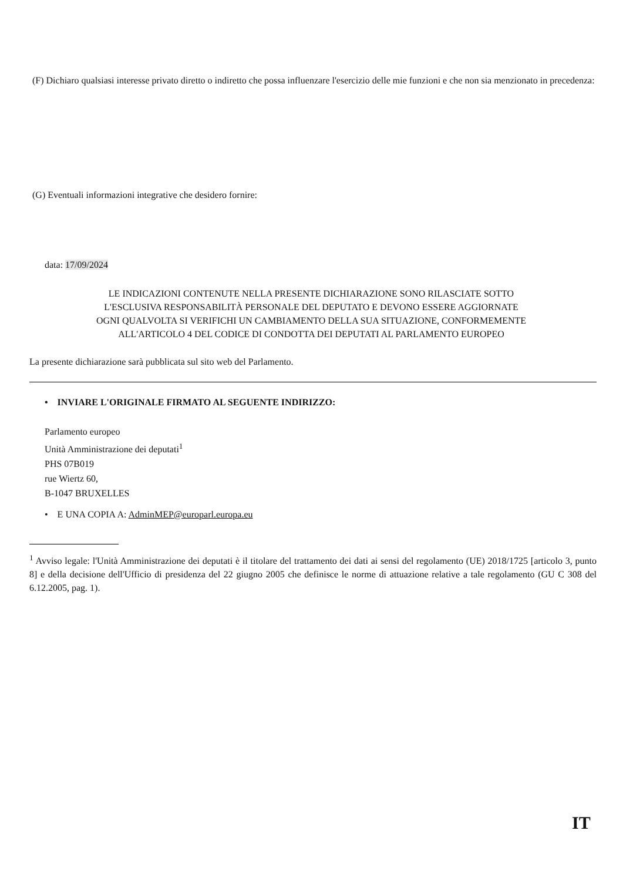(F) Dichiaro qualsiasi interesse privato diretto o indiretto che possa influenzare l'esercizio delle mie funzioni e che non sia menzionato in precedenza:
(G) Eventuali informazioni integrative che desidero fornire:
data: 17/09/2024
LE INDICAZIONI CONTENUTE NELLA PRESENTE DICHIARAZIONE SONO RILASCIATE SOTTO
L'ESCLUSIVA RESPONSABILITÀ PERSONALE DEL DEPUTATO E DEVONO ESSERE AGGIORNATE
OGNI QUALVOLTA SI VERIFICHI UN CAMBIAMENTO DELLA SUA SITUAZIONE, CONFORMEMENTE
ALL'ARTICOLO 4 DEL CODICE DI CONDOTTA DEI DEPUTATI AL PARLAMENTO EUROPEO
La presente dichiarazione sarà pubblicata sul sito web del Parlamento.
• INVIARE L'ORIGINALE FIRMATO AL SEGUENTE INDIRIZZO:
Parlamento europeo
Unità Amministrazione dei deputati<sup>1</sup>
PHS 07B019
rue Wiertz 60,
B-1047 BRUXELLES
• E UNA COPIA A: AdminMEP@europarl.europa.eu
<sup>1</sup> Avviso legale: l'Unità Amministrazione dei deputati è il titolare del trattamento dei dati ai sensi del regolamento (UE) 2018/1725 [articolo 3, punto 8] e della decisione dell'Ufficio di presidenza del 22 giugno 2005 che definisce le norme di attuazione relative a tale regolamento (GU C 308 del 6.12.2005, pag. 1).
IT